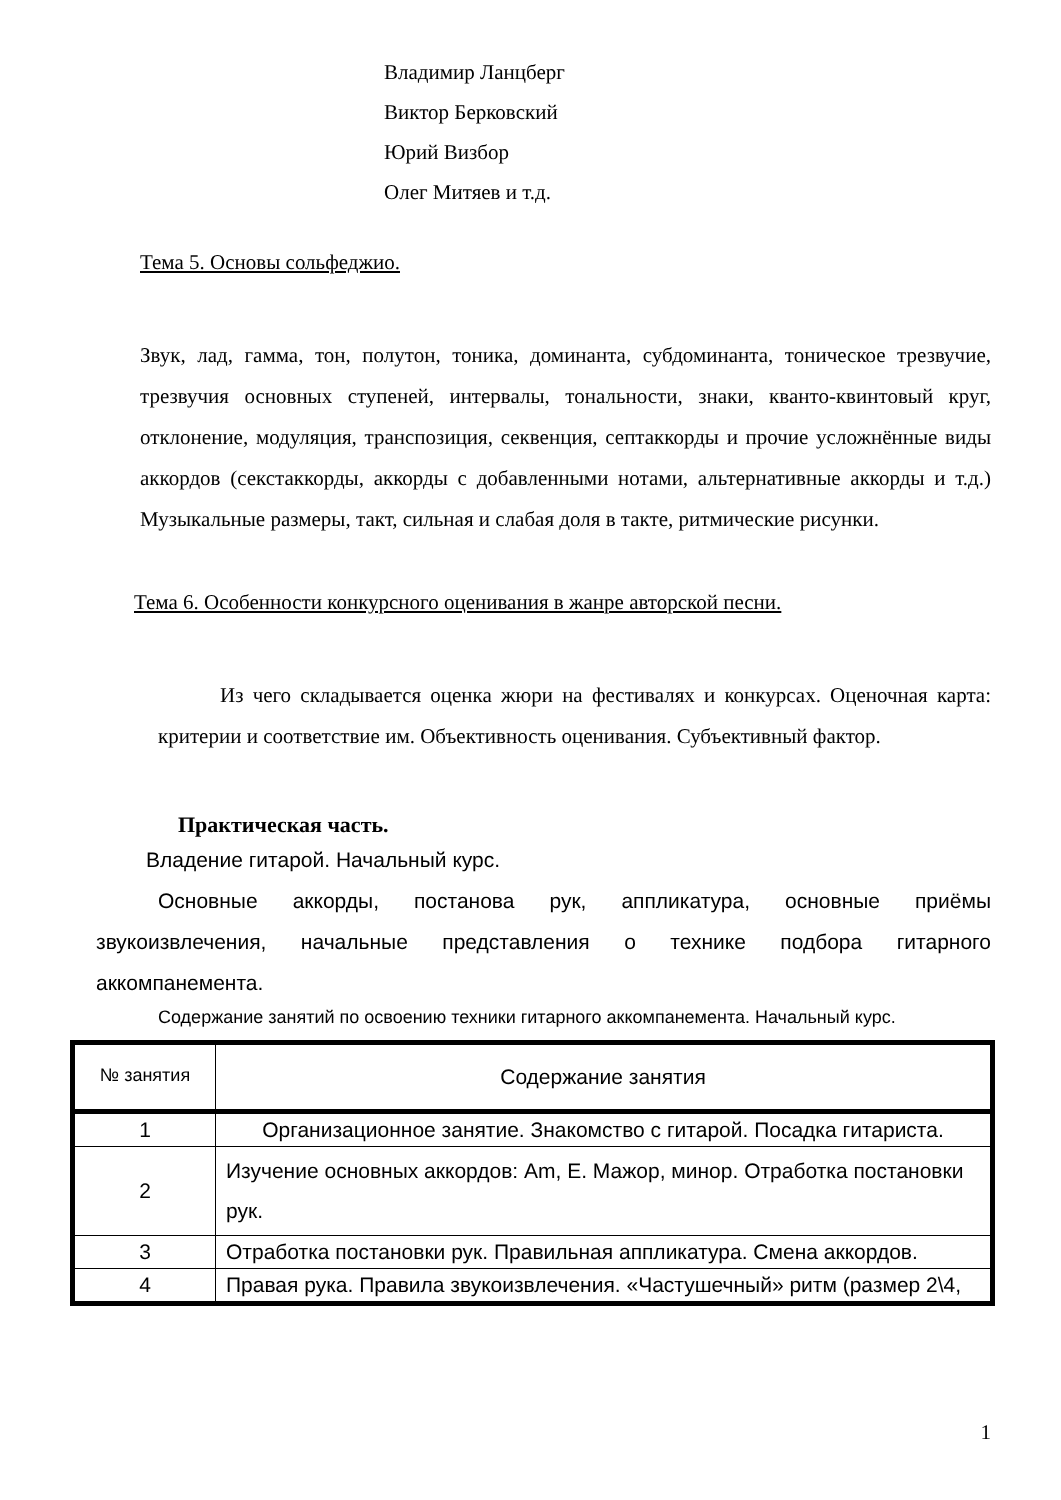Владимир Ланцберг
Виктор Берковский
Юрий Визбор
Олег Митяев и т.д.
Тема 5. Основы сольфеджио.
Звук, лад, гамма, тон, полутон, тоника, доминанта, субдоминанта, тоническое трезвучие, трезвучия основных ступеней, интервалы, тональности, знаки, кванто-квинтовый круг, отклонение, модуляция, транспозиция, секвенция, септаккорды и прочие усложнённые виды аккордов (секстаккорды, аккорды с добавленными нотами, альтернативные аккорды и т.д.) Музыкальные размеры, такт, сильная и слабая доля в такте, ритмические рисунки.
Тема 6. Особенности конкурсного оценивания в жанре авторской песни.
Из чего складывается оценка жюри на фестивалях и конкурсах. Оценочная карта: критерии и соответствие им. Объективность оценивания. Субъективный фактор.
Практическая часть.
Владение гитарой. Начальный курс.
Основные аккорды, постанова рук, аппликатура, основные приёмы звукоизвлечения, начальные представления о технике подбора гитарного аккомпанемента.
Содержание занятий по освоению техники гитарного аккомпанемента. Начальный курс.
| № занятия | Содержание занятия |
| --- | --- |
| 1 | Организационное занятие. Знакомство с гитарой. Посадка гитариста. |
| 2 | Изучение основных аккордов: Am, E. Мажор, минор. Отработка постановки рук. |
| 3 | Отработка постановки рук. Правильная аппликатура. Смена аккордов. |
| 4 | Правая рука. Правила звукоизвлечения. «Частушечный» ритм (размер 2\4, |
1